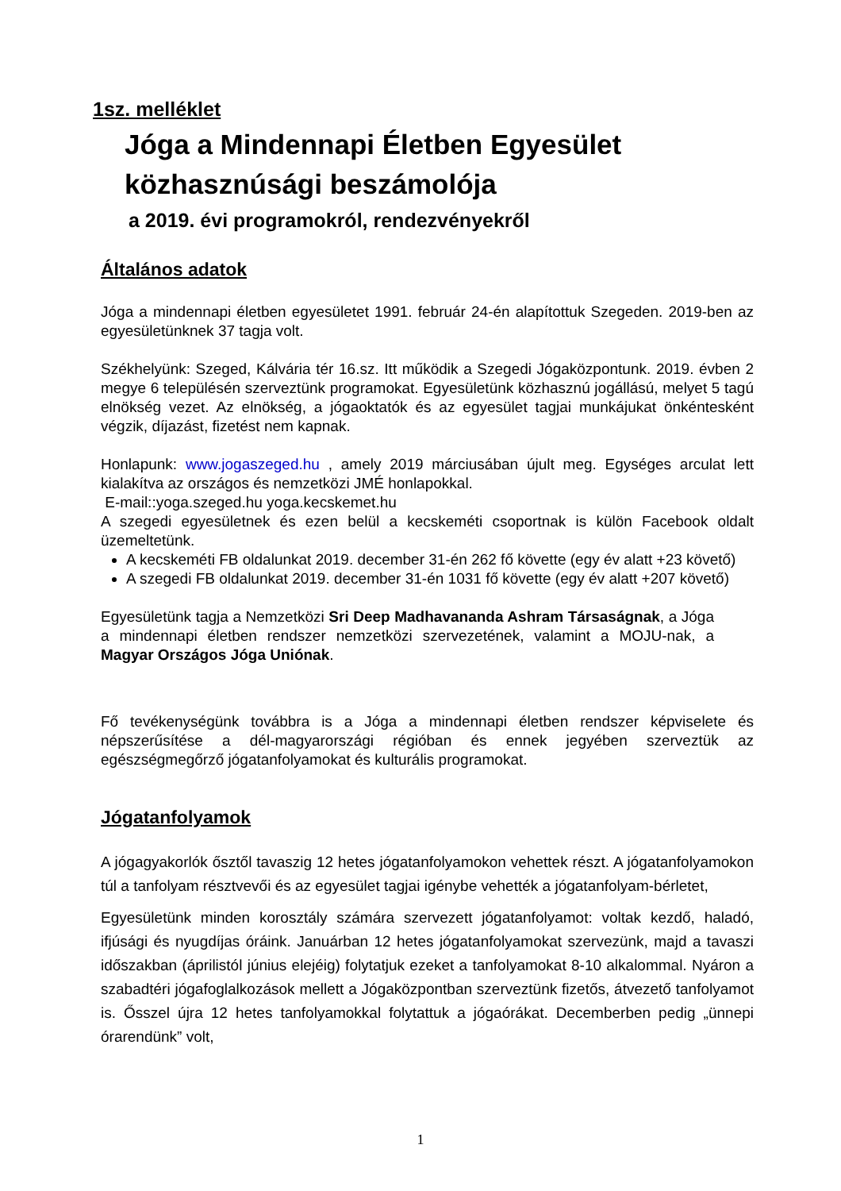1sz. melléklet
Jóga a Mindennapi Életben Egyesület
közhasznúsági beszámolója
a 2019. évi programokról, rendezvényekről
Általános adatok
Jóga a mindennapi életben egyesületet 1991. február 24-én alapítottuk Szegeden. 2019-ben az egyesületünknek 37 tagja volt.
Székhelyünk: Szeged, Kálvária tér 16.sz. Itt működik a Szegedi Jógaközpontunk. 2019. évben 2 megye 6 településén szerveztünk programokat. Egyesületünk közhasznú jogállású, melyet 5 tagú elnökség vezet. Az elnökség, a jógaoktatók és az egyesület tagjai munkájukat önkéntesként végzik, díjazást, fizetést nem kapnak.
Honlapunk: www.jogaszeged.hu , amely 2019 márciusában újult meg. Egységes arculat lett kialakítva az országos és nemzetközi JMÉ honlapokkal.
E-mail::yoga.szeged.hu yoga.kecskemet.hu
A szegedi egyesületnek és ezen belül a kecskeméti csoportnak is külön Facebook oldalt üzemeltetünk.
A kecskeméti FB oldalunkat 2019. december 31-én 262 fő követte (egy év alatt +23 követő)
A szegedi FB oldalunkat 2019. december 31-én 1031 fő követte (egy év alatt +207 követő)
Egyesületünk tagja a Nemzetközi Sri Deep Madhavananda Ashram Társaságnak, a Jóga a mindennapi életben rendszer nemzetközi szervezetének, valamint a MOJU-nak, a Magyar Országos Jóga Uniónak.
Fő tevékenységünk továbbra is a Jóga a mindennapi életben rendszer képviselete és népszerűsítése a dél-magyarországi régióban és ennek jegyében szerveztük az egészségmegőrző jógatanfolyamokat és kulturális programokat.
Jógatanfolyamok
A jógagyakorlók ősztől tavaszig 12 hetes jógatanfolyamokon vehettek részt. A jógatanfolyamokon túl a tanfolyam résztvevői és az egyesület tagjai igénybe vehették a jógatanfolyam-bérletet,
Egyesületünk minden korosztály számára szervezett jógatanfolyamot: voltak kezdő, haladó, ifjúsági és nyugdíjas óráink. Januárban 12 hetes jógatanfolyamokat szervezünk, majd a tavaszi időszakban (áprilistól június elejéig) folytatjuk ezeket a tanfolyamokat 8-10 alkalommal. Nyáron a szabadtéri jógafoglalkozások mellett a Jógaközpontban szerveztünk fizetős, átvezető tanfolyamot is. Ősszel újra 12 hetes tanfolyamokkal folytattuk a jógaórákat. Decemberben pedig „ünnepi órarendünk” volt,
1